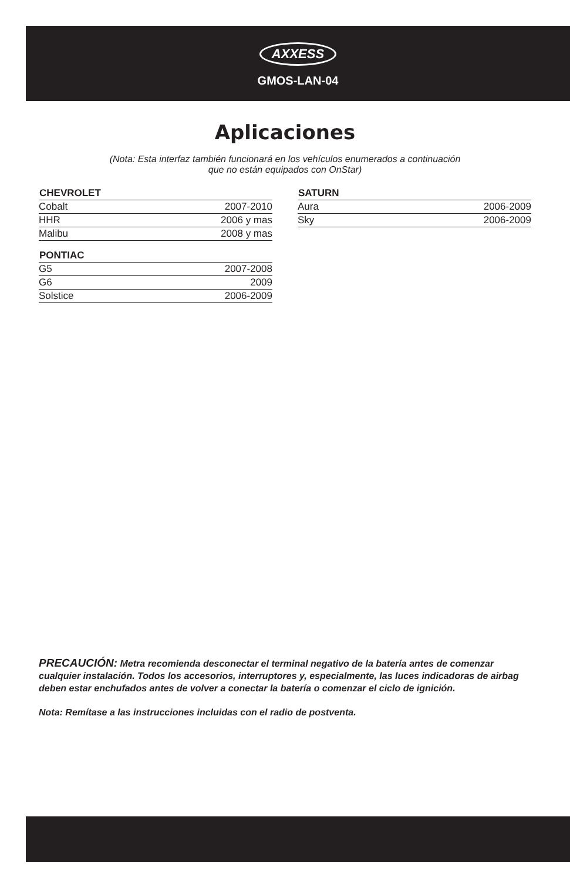AXXESS
GMOS-LAN-04
Aplicaciones
(Nota: Esta interfaz también funcionará en los vehículos enumerados a continuación
que no están equipados con OnStar)
| CHEVROLET | |
| --- | --- |
| Cobalt | 2007-2010 |
| HHR | 2006 y mas |
| Malibu | 2008 y mas |
| PONTIAC | |
| --- | --- |
| G5 | 2007-2008 |
| G6 | 2009 |
| Solstice | 2006-2009 |
| SATURN | |
| --- | --- |
| Aura | 2006-2009 |
| Sky | 2006-2009 |
PRECAUCIÓN: Metra recomienda desconectar el terminal negativo de la batería antes de comenzar cualquier instalación. Todos los accesorios, interruptores y, especialmente, las luces indicadoras de airbag deben estar enchufados antes de volver a conectar la batería o comenzar el ciclo de ignición.
Nota: Remítase a las instrucciones incluidas con el radio de postventa.